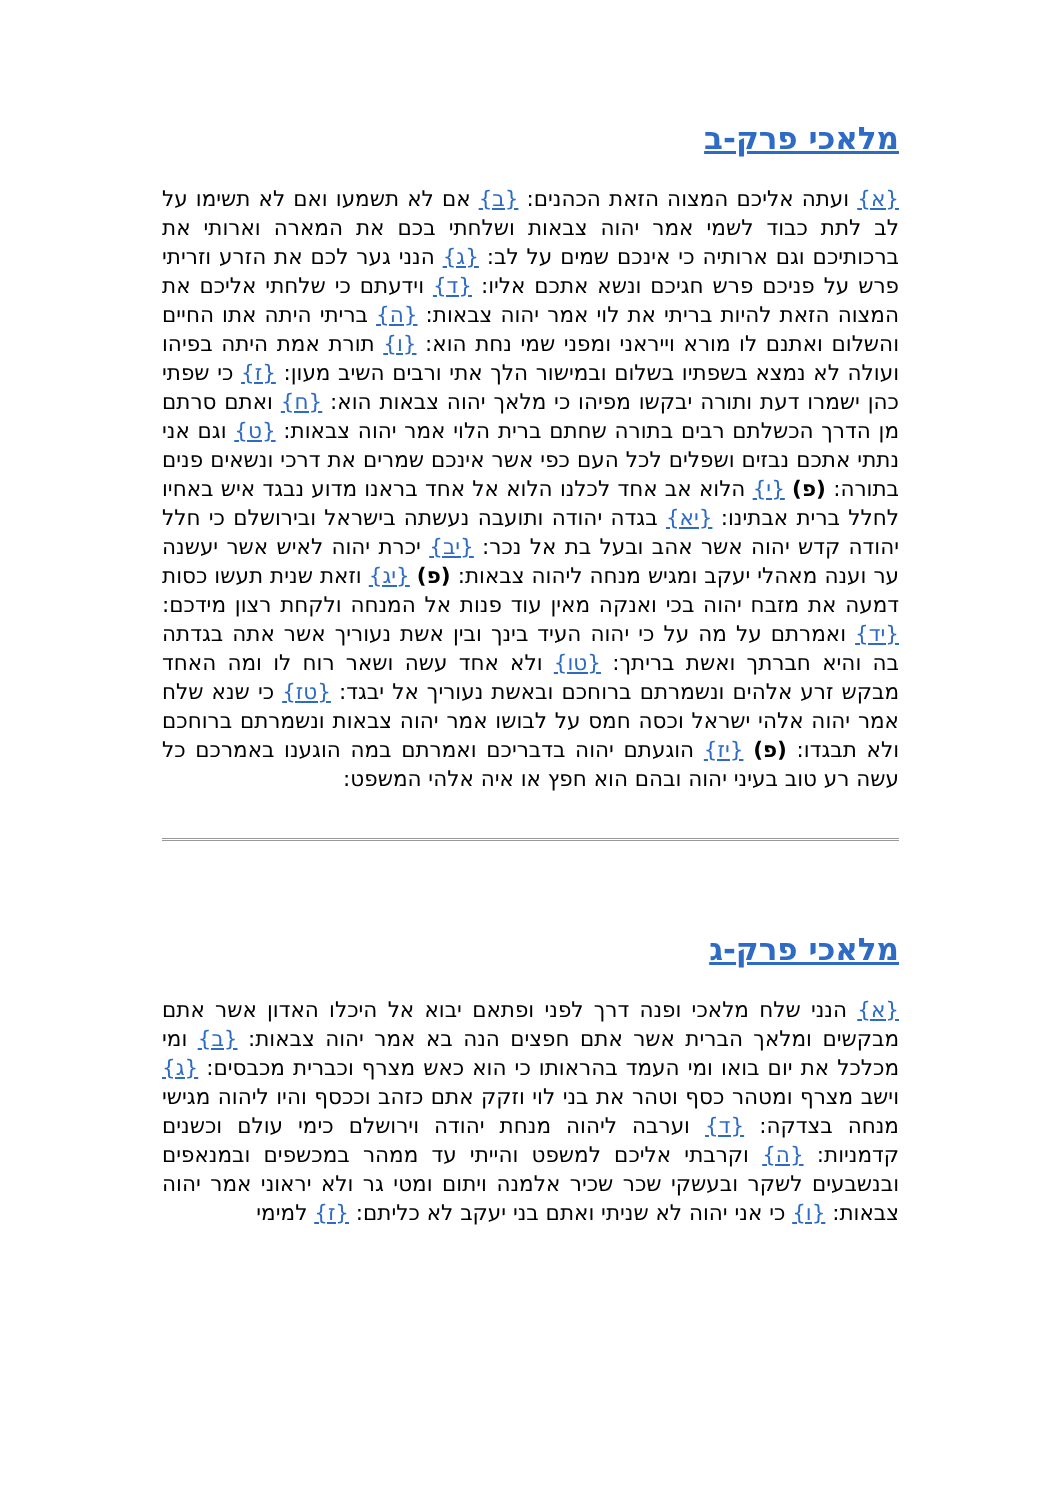מלאכי פרק-ב
{א} ועתה אליכם המצוה הזאת הכהנים: {ב} אם לא תשמעו ואם לא תשימו על לב לתת כבוד לשמי אמר יהוה צבאות ושלחתי בכם את המארה וארותי את ברכותיכם וגם ארותיה כי אינכם שמים על לב: {ג} הנני גער לכם את הזרע וזריתי פרש על פניכם פרש חגיכם ונשא אתכם אליו: {ד} וידעתם כי שלחתי אליכם את המצוה הזאת להיות בריתי את לוי אמר יהוה צבאות: {ה} בריתי היתה אתו החיים והשלום ואתנם לו מורא וייראני ומפני שמי נחת הוא: {ו} תורת אמת היתה בפיהו ועולה לא נמצא בשפתיו בשלום ובמישור הלך אתי ורבים השיב מעון: {ז} כי שפתי כהן ישמרו דעת ותורה יבקשו מפיהו כי מלאך יהוה צבאות הוא: {ח} ואתם סרתם מן הדרך הכשלתם רבים בתורה שחתם ברית הלוי אמר יהוה צבאות: {ט} וגם אני נתתי אתכם נבזים ושפלים לכל העם כפי אשר אינכם שמרים את דרכי ונשאים פנים בתורה: (פ) {י} הלוא אב אחד לכלנו הלוא אל אחד בראנו מדוע נבגד איש באחיו לחלל ברית אבתינו: {יא} בגדה יהודה ותועבה נעשתה בישראל ובירושלם כי חלל יהודה קדש יהוה אשר אהב ובעל בת אל נכר: {יב} יכרת יהוה לאיש אשר יעשנה ער וענה מאהלי יעקב ומגיש מנחה ליהוה צבאות: (פ) {יג} וזאת שנית תעשו כסות דמעה את מזבח יהוה בכי ואנקה מאין עוד פנות אל המנחה ולקחת רצון מידכם: {יד} ואמרתם על מה על כי יהוה העיד בינך ובין אשת נעוריך אשר אתה בגדתה בה והיא חברתך ואשת בריתך: {טו} ולא אחד עשה ושאר רוח לו ומה האחד מבקש זרע אלהים ונשמרתם ברוחכם ובאשת נעוריך אל יבגד: {טז} כי שנא שלח אמר יהוה אלהי ישראל וכסה חמס על לבושו אמר יהוה צבאות ונשמרתם ברוחכם ולא תבגדו: (פ) {יז} הוגעתם יהוה בדבריכם ואמרתם במה הוגענו באמרכם כל עשה רע טוב בעיני יהוה ובהם הוא חפץ או איה אלהי המשפט:
מלאכי פרק-ג
{א} הנני שלח מלאכי ופנה דרך לפני ופתאם יבוא אל היכלו האדון אשר אתם מבקשים ומלאך הברית אשר אתם חפצים הנה בא אמר יהוה צבאות: {ב} ומי מכלכל את יום בואו ומי העמד בהראותו כי הוא כאש מצרף וכברית מכבסים: {ג} וישב מצרף ומטהר כסף וטהר את בני לוי וזקק אתם כזהב וככסף והיו ליהוה מגישי מנחה בצדקה: {ד} וערבה ליהוה מנחת יהודה וירושלם כימי עולם וכשנים קדמניות: {ה} וקרבתי אליכם למשפט והייתי עד ממהר במכשפים ובמנאפים ובנשבעים לשקר ובעשקי שכר שכיר אלמנה ויתום ומטי גר ולא יראוני אמר יהוה צבאות: {ו} כי אני יהוה לא שניתי ואתם בני יעקב לא כליתם: {ז} למימי